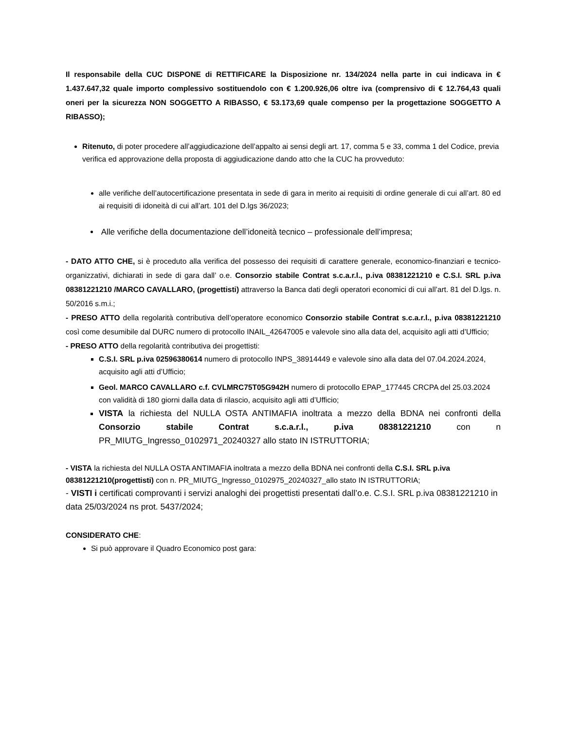Il responsabile della CUC DISPONE di RETTIFICARE la Disposizione nr. 134/2024 nella parte in cui indicava in € 1.437.647,32 quale importo complessivo sostituendolo con € 1.200.926,06 oltre iva (comprensivo di € 12.764,43 quali oneri per la sicurezza NON SOGGETTO A RIBASSO, € 53.173,69 quale compenso per la progettazione SOGGETTO A RIBASSO);
Ritenuto, di poter procedere all’aggiudicazione dell’appalto ai sensi degli art. 17, comma 5 e 33, comma 1 del Codice, previa verifica ed approvazione della proposta di aggiudicazione dando atto che la CUC ha provveduto:
alle verifiche dell’autocertificazione presentata in sede di gara in merito ai requisiti di ordine generale di cui all’art. 80 ed ai requisiti di idoneità di cui all’art. 101 del D.lgs 36/2023;
Alle verifiche della documentazione dell’idoneità tecnico – professionale dell’impresa;
- DATO ATTO CHE, si è proceduto alla verifica del possesso dei requisiti di carattere generale, economico-finanziari e tecnico-organizzativi, dichiarati in sede di gara dall’ o.e. Consorzio stabile Contrat s.c.a.r.l., p.iva 08381221210 e C.S.I. SRL p.iva 08381221210 /MARCO CAVALLARO, (progettisti) attraverso la Banca dati degli operatori economici di cui all’art. 81 del D.lgs. n. 50/2016 s.m.i.;
- PRESO ATTO della regolarità contributiva dell’operatore economico Consorzio stabile Contrat s.c.a.r.l., p.iva 08381221210 così come desumibile dal DURC numero di protocollo INAIL_42647005 e valevole sino alla data del, acquisito agli atti d’Ufficio;
- PRESO ATTO della regolarità contributiva dei progettisti:
C.S.I. SRL p.iva 02596380614 numero di protocollo INPS_38914449 e valevole sino alla data del 07.04.2024.2024, acquisito agli atti d’Ufficio;
Geol. MARCO CAVALLARO c.f. CVLMRC75T05G942H numero di protocollo EPAP_177445 CRCPA del 25.03.2024 con validità di 180 giorni dalla data di rilascio, acquisito agli atti d’Ufficio;
VISTA la richiesta del NULLA OSTA ANTIMAFIA inoltrata a mezzo della BDNA nei confronti della Consorzio stabile Contrat s.c.a.r.l., p.iva 08381221210 con n PR_MIUTG_Ingresso_0102971_20240327 allo stato IN ISTRUTTORIA;
- VISTA la richiesta del NULLA OSTA ANTIMAFIA inoltrata a mezzo della BDNA nei confronti della C.S.I. SRL p.iva 08381221210(progettisti) con n. PR_MIUTG_Ingresso_0102975_20240327_allo stato IN ISTRUTTORIA;
- VISTI i certificati comprovanti i servizi analoghi dei progettisti presentati dall’o.e. C.S.I. SRL p.iva 08381221210 in data 25/03/2024 ns prot. 5437/2024;
CONSIDERATO CHE:
Si può approvare il Quadro Economico post gara: